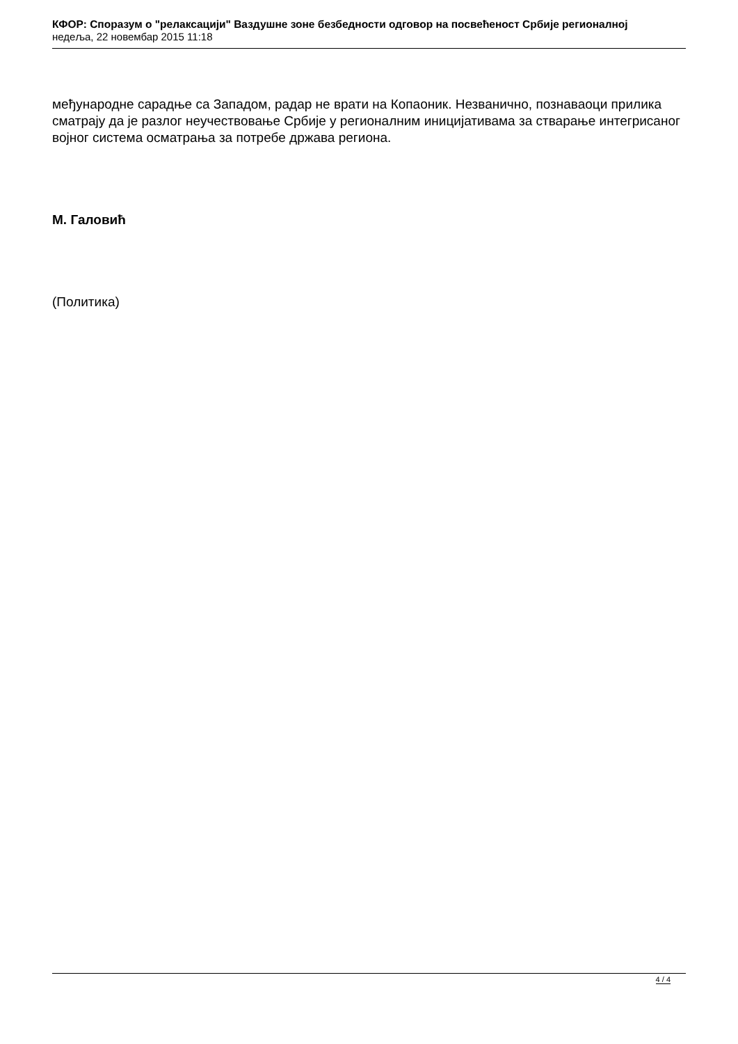КФОР: Споразум о "релаксацији" Ваздушне зоне безбедности одговор на посвећеност Србије регионалној
недеља, 22 новембар 2015 11:18
међународне сарадње са Западом, радар не врати на Копаоник. Незванично, познаваоци прилика сматрају да је разлог неучествовање Србије у регионалним иницијативама за стварање интегрисаног војног система осматрања за потребе држава региона.
М. Галовић
(Политика)
4 / 4